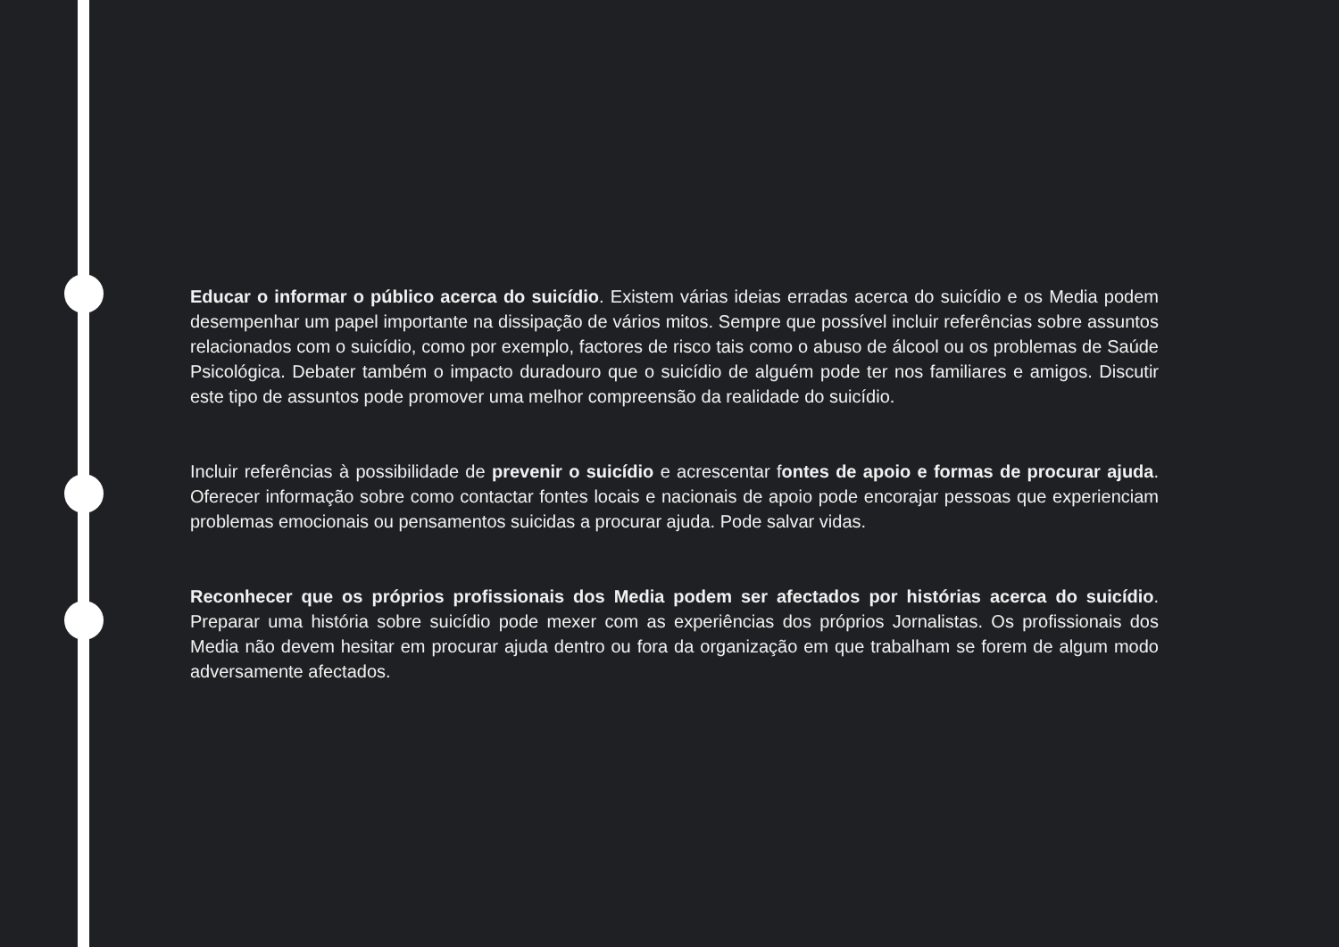Educar o informar o público acerca do suicídio. Existem várias ideias erradas acerca do suicídio e os Media podem desempenhar um papel importante na dissipação de vários mitos. Sempre que possível incluir referências sobre assuntos relacionados com o suicídio, como por exemplo, factores de risco tais como o abuso de álcool ou os problemas de Saúde Psicológica. Debater também o impacto duradouro que o suicídio de alguém pode ter nos familiares e amigos. Discutir este tipo de assuntos pode promover uma melhor compreensão da realidade do suicídio.
Incluir referências à possibilidade de prevenir o suicídio e acrescentar fontes de apoio e formas de procurar ajuda. Oferecer informação sobre como contactar fontes locais e nacionais de apoio pode encorajar pessoas que experienciam problemas emocionais ou pensamentos suicidas a procurar ajuda. Pode salvar vidas.
Reconhecer que os próprios profissionais dos Media podem ser afectados por histórias acerca do suicídio. Preparar uma história sobre suicídio pode mexer com as experiências dos próprios Jornalistas. Os profissionais dos Media não devem hesitar em procurar ajuda dentro ou fora da organização em que trabalham se forem de algum modo adversamente afectados.